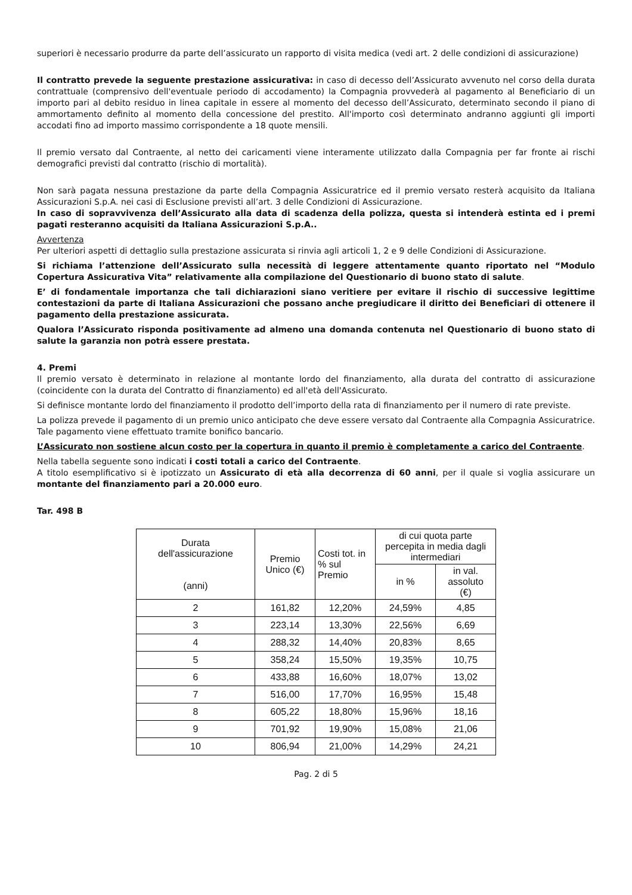superiori è necessario produrre da parte dell’assicurato un rapporto di visita medica (vedi art. 2 delle condizioni di assicurazione)
Il contratto prevede la seguente prestazione assicurativa: in caso di decesso dell’Assicurato avvenuto nel corso della durata contrattuale (comprensivo dell'eventuale periodo di accodamento) la Compagnia provvederà al pagamento al Beneficiario di un importo pari al debito residuo in linea capitale in essere al momento del decesso dell’Assicurato, determinato secondo il piano di ammortamento definito al momento della concessione del prestito. All'importo così determinato andranno aggiunti gli importi accodati fino ad importo massimo corrispondente a 18 quote mensili.
Il premio versato dal Contraente, al netto dei caricamenti viene interamente utilizzato dalla Compagnia per far fronte ai rischi demografici previsti dal contratto (rischio di mortalità).
Non sarà pagata nessuna prestazione da parte della Compagnia Assicuratrice ed il premio versato resterà acquisito da Italiana Assicurazioni S.p.A. nei casi di Esclusione previsti all’art. 3 delle Condizioni di Assicurazione.
In caso di sopravvivenza dell’Assicurato alla data di scadenza della polizza, questa si intenderà estinta ed i premi pagati resteranno acquisiti da Italiana Assicurazioni S.p.A..
Avvertenza
Per ulteriori aspetti di dettaglio sulla prestazione assicurata si rinvia agli articoli 1, 2 e 9 delle Condizioni di Assicurazione.
Si richiama l’attenzione dell’Assicurato sulla necessità di leggere attentamente quanto riportato nel “Modulo Copertura Assicurativa Vita” relativamente alla compilazione del Questionario di buono stato di salute.
E’ di fondamentale importanza che tali dichiarazioni siano veritiere per evitare il rischio di successive legittime contestazioni da parte di Italiana Assicurazioni che possano anche pregiudicare il diritto dei Beneficiari di ottenere il pagamento della prestazione assicurata.
Qualora l’Assicurato risponda positivamente ad almeno una domanda contenuta nel Questionario di buono stato di salute la garanzia non potrà essere prestata.
4. Premi
Il premio versato è determinato in relazione al montante lordo del finanziamento, alla durata del contratto di assicurazione (coincidente con la durata del Contratto di finanziamento) ed all'età dell'Assicurato.
Si definisce montante lordo del finanziamento il prodotto dell’importo della rata di finanziamento per il numero di rate previste.
La polizza prevede il pagamento di un premio unico anticipato che deve essere versato dal Contraente alla Compagnia Assicuratrice. Tale pagamento viene effettuato tramite bonifico bancario.
L’Assicurato non sostiene alcun costo per la copertura in quanto il premio è completamente a carico del Contraente.
Nella tabella seguente sono indicati i costi totali a carico del Contraente.
A titolo esemplificativo si è ipotizzato un Assicurato di età alla decorrenza di 60 anni, per il quale si voglia assicurare un montante del finanziamento pari a 20.000 euro.
Tar. 498 B
| Durata dell'assicurazione (anni) | Premio Unico (€) | Costi tot. in % sul Premio | di cui quota parte percepita in media dagli intermediari | |
| --- | --- | --- | --- | --- |
| | | | in % | in val. assoluto (€) |
| 2 | 161,82 | 12,20% | 24,59% | 4,85 |
| 3 | 223,14 | 13,30% | 22,56% | 6,69 |
| 4 | 288,32 | 14,40% | 20,83% | 8,65 |
| 5 | 358,24 | 15,50% | 19,35% | 10,75 |
| 6 | 433,88 | 16,60% | 18,07% | 13,02 |
| 7 | 516,00 | 17,70% | 16,95% | 15,48 |
| 8 | 605,22 | 18,80% | 15,96% | 18,16 |
| 9 | 701,92 | 19,90% | 15,08% | 21,06 |
| 10 | 806,94 | 21,00% | 14,29% | 24,21 |
Pag. 2 di 5